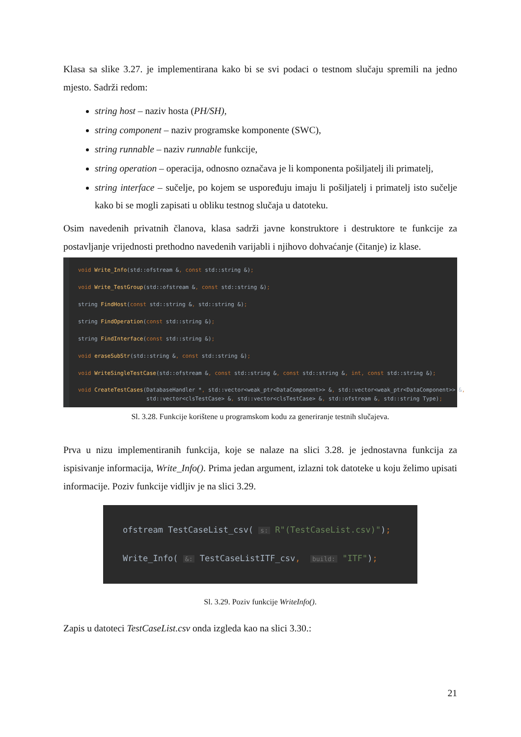Klasa sa slike 3.27. je implementirana kako bi se svi podaci o testnom slučaju spremili na jedno mjesto. Sadrži redom:
string host – naziv hosta (PH/SH),
string component – naziv programske komponente (SWC),
string runnable – naziv runnable funkcije,
string operation – operacija, odnosno označava je li komponenta pošiljatelj ili primatelj,
string interface – sučelje, po kojem se uspoređuju imaju li pošiljatelj i primatelj isto sučelje kako bi se mogli zapisati u obliku testnog slučaja u datoteku.
Osim navedenih privatnih članova, klasa sadrži javne konstruktore i destruktore te funkcije za postavljanje vrijednosti prethodno navedenih varijabli i njihovo dohvaćanje (čitanje) iz klase.
void Write_Info(std::ofstream &, const std::string &);
void Write_TestGroup(std::ofstream &, const std::string &);
string FindHost(const std::string &, std::string &);
string FindOperation(const std::string &);
string FindInterface(const std::string &);
void eraseSubStr(std::string &, const std::string &);
void WriteSingleTestCase(std::ofstream &, const std::string &, const std::string &, int, const std::string &);
void CreateTestCases(DatabaseHandler *, std::vector<weak_ptr<DataComponent>> &, std::vector<weak_ptr<DataComponent>> &, std::vector<clsTestCase> &, std::vector<clsTestCase> &, std::ofstream &, std::string Type);
Sl. 3.28. Funkcije korištene u programskom kodu za generiranje testnih slučajeva.
Prva u nizu implementiranih funkcija, koje se nalaze na slici 3.28. je jednostavna funkcija za ispisivanje informacija, Write_Info(). Prima jedan argument, izlazni tok datoteke u koju želimo upisati informacije. Poziv funkcije vidljiv je na slici 3.29.
ofstream TestCaseList_csv( s: R"(TestCaseList.csv)");
Write_Info( &: TestCaseListITF_csv, build: "ITF");
Sl. 3.29. Poziv funkcije WriteInfo().
Zapis u datoteci TestCaseList.csv onda izgleda kao na slici 3.30.:
21